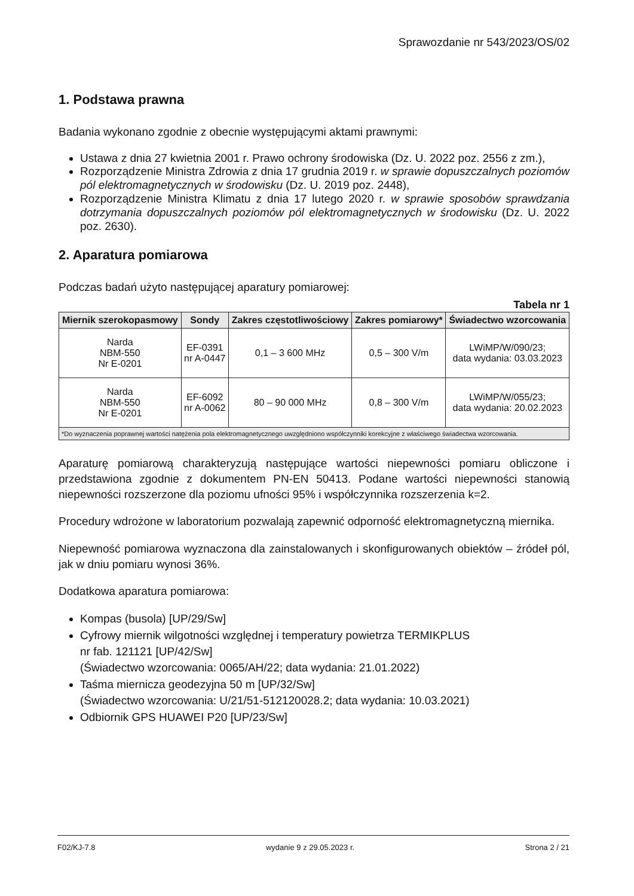Sprawozdanie nr 543/2023/OS/02
1. Podstawa prawna
Badania wykonano zgodnie z obecnie występującymi aktami prawnymi:
Ustawa z dnia 27 kwietnia 2001 r. Prawo ochrony środowiska (Dz. U. 2022 poz. 2556 z zm.),
Rozporządzenie Ministra Zdrowia z dnia 17 grudnia 2019 r. w sprawie dopuszczalnych poziomów pól elektromagnetycznych w środowisku (Dz. U. 2019 poz. 2448),
Rozporządzenie Ministra Klimatu z dnia 17 lutego 2020 r. w sprawie sposobów sprawdzania dotrzymania dopuszczalnych poziomów pól elektromagnetycznych w środowisku (Dz. U. 2022 poz. 2630).
2. Aparatura pomiarowa
Podczas badań użyto następującej aparatury pomiarowej:
Tabela nr 1
| Miernik szerokopasmowy | Sondy | Zakres częstotliwościowy | Zakres pomiarowy* | Świadectwo wzorcowania |
| --- | --- | --- | --- | --- |
| Narda NBM-550 Nr E-0201 | EF-0391 nr A-0447 | 0,1 – 3 600 MHz | 0,5 – 300 V/m | LWiMP/W/090/23; data wydania: 03.03.2023 |
| Narda NBM-550 Nr E-0201 | EF-6092 nr A-0062 | 80 – 90 000 MHz | 0,8 – 300 V/m | LWiMP/W/055/23; data wydania: 20.02.2023 |
| *Do wyznaczenia poprawnej wartości natężenia pola elektromagnetycznego uwzględniono współczynniki korekcyjne z właściwego świadectwa wzorcowania. | | | | |
Aparaturę pomiarową charakteryzują następujące wartości niepewności pomiaru obliczone i przedstawiona zgodnie z dokumentem PN-EN 50413. Podane wartości niepewności stanowią niepewności rozszerzone dla poziomu ufności 95% i współczynnika rozszerzenia k=2.
Procedury wdrożone w laboratorium pozwalają zapewnić odporność elektromagnetyczną miernika.
Niepewność pomiarowa wyznaczona dla zainstalowanych i skonfigurowanych obiektów – źródeł pól, jak w dniu pomiaru wynosi 36%.
Dodatkowa aparatura pomiarowa:
Kompas (busola) [UP/29/Sw]
Cyfrowy miernik wilgotności względnej i temperatury powietrza TERMIKPLUS
nr fab. 121121 [UP/42/Sw]
(Świadectwo wzorcowania: 0065/AH/22; data wydania: 21.01.2022)
Taśma miernicza geodezyjna 50 m [UP/32/Sw]
(Świadectwo wzorcowania: U/21/51-512120028.2; data wydania: 10.03.2021)
Odbiornik GPS HUAWEI P20 [UP/23/Sw]
F02/KJ-7.8 wydanie 9 z 29.05.2023 r. Strona 2 / 21